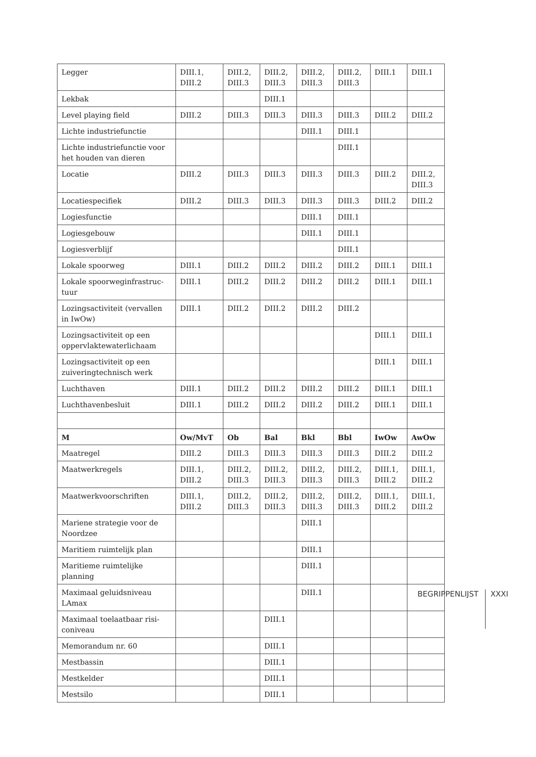| Legger | DIII.1, DIII.2 | DIII.2, DIII.3 | DIII.2, DIII.3 | DIII.2, DIII.3 | DIII.2, DIII.3 | DIII.1 | DIII.1 |
| Lekbak | | | DIII.1 | | | | |
| Level playing field | DIII.2 | DIII.3 | DIII.3 | DIII.3 | DIII.3 | DIII.2 | DIII.2 |
| Lichte industriefunctie | | | | DIII.1 | DIII.1 | | |
| Lichte industriefunctie voor het houden van dieren | | | | | DIII.1 | | |
| Locatie | DIII.2 | DIII.3 | DIII.3 | DIII.3 | DIII.3 | DIII.2 | DIII.2, DIII.3 |
| Locatiespecifiek | DIII.2 | DIII.3 | DIII.3 | DIII.3 | DIII.3 | DIII.2 | DIII.2 |
| Logiesfunctie | | | | DIII.1 | DIII.1 | | |
| Logiesgebouw | | | | DIII.1 | DIII.1 | | |
| Logiesverblijf | | | | | DIII.1 | | |
| Lokale spoorweg | DIII.1 | DIII.2 | DIII.2 | DIII.2 | DIII.2 | DIII.1 | DIII.1 |
| Lokale spoorweginfrastruc-tuur | DIII.1 | DIII.2 | DIII.2 | DIII.2 | DIII.2 | DIII.1 | DIII.1 |
| Lozingsactiviteit (vervallen in IwOw) | DIII.1 | DIII.2 | DIII.2 | DIII.2 | DIII.2 | | |
| Lozingsactiviteit op een oppervlaktewaterlichaam | | | | | | DIII.1 | DIII.1 |
| Lozingsactiviteit op een zuiveringtechnisch werk | | | | | | DIII.1 | DIII.1 |
| Luchthaven | DIII.1 | DIII.2 | DIII.2 | DIII.2 | DIII.2 | DIII.1 | DIII.1 |
| Luchthavenbesluit | DIII.1 | DIII.2 | DIII.2 | DIII.2 | DIII.2 | DIII.1 | DIII.1 |
| M | Ow/MvT | Ob | Bal | Bkl | Bbl | IwOw | AwOw |
| Maatregel | DIII.2 | DIII.3 | DIII.3 | DIII.3 | DIII.3 | DIII.2 | DIII.2 |
| Maatwerkregels | DIII.1, DIII.2 | DIII.2, DIII.3 | DIII.2, DIII.3 | DIII.2, DIII.3 | DIII.2, DIII.3 | DIII.1, DIII.2 | DIII.1, DIII.2 |
| Maatwerkvoorschriften | DIII.1, DIII.2 | DIII.2, DIII.3 | DIII.2, DIII.3 | DIII.2, DIII.3 | DIII.2, DIII.3 | DIII.1, DIII.2 | DIII.1, DIII.2 |
| Mariene strategie voor de Noordzee | | | | DIII.1 | | | |
| Maritiem ruimtelijk plan | | | | DIII.1 | | | |
| Maritieme ruimtelijke planning | | | | DIII.1 | | | |
| Maximaal geluidsniveau LAmax | | | | DIII.1 | | | |
| Maximaal toelaatbaar risi-coniveau | | | DIII.1 | | | | |
| Memorandum nr. 60 | | | DIII.1 | | | | |
| Mestbassin | | | DIII.1 | | | | |
| Mestkelder | | | DIII.1 | | | | |
| Mestsilo | | | DIII.1 | | | | |
BEGRIPPENLIJST XXXI